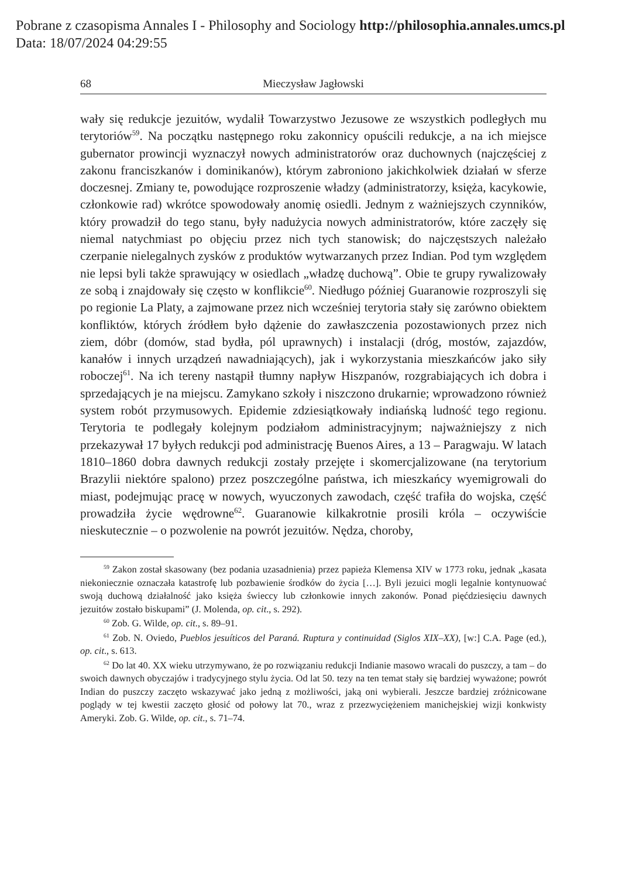Pobrane z czasopisma Annales I - Philosophy and Sociology http://philosophia.annales.umcs.pl
Data: 18/07/2024 04:29:55
68 Mieczysław Jagłowski
wały się redukcje jezuitów, wydalił Towarzystwo Jezusowe ze wszystkich podległych mu terytoriów<sup>59</sup>. Na początku następnego roku zakonnicy opuścili redukcje, a na ich miejsce gubernator prowincji wyznaczył nowych administratorów oraz duchownych (najczęściej z zakonu franciszkanów i dominikanów), którym zabroniono jakichkolwiek działań w sferze doczesnej. Zmiany te, powodujące rozproszenie władzy (administratorzy, księża, kacykowie, członkowie rad) wkrótce spowodowały anomię osiedli. Jednym z ważniejszych czynników, który prowadził do tego stanu, były nadużycia nowych administratorów, które zaczęły się niemal natychmiast po objęciu przez nich tych stanowisk; do najczęstszych należało czerpanie nielegalnych zysków z produktów wytwarzanych przez Indian. Pod tym względem nie lepsi byli także sprawujący w osiedlach „władzę duchową”. Obie te grupy rywalizowały ze sobą i znajdowały się często w konflikcie<sup>60</sup>. Niedługo później Guaranowie rozproszyli się po regionie La Platy, a zajmowane przez nich wcześniej terytoria stały się zarówno obiektem konfliktów, których źródłem było dążenie do zawłaszczenia pozostawionych przez nich ziem, dóbr (domów, stad bydła, pól uprawnych) i instalacji (dróg, mostów, zajazdów, kanałów i innych urządzeń nawadniających), jak i wykorzystania mieszkańców jako siły roboczej<sup>61</sup>. Na ich tereny nastąpił tłumny napływ Hiszpanów, rozgrabiających ich dobra i sprzedających je na miejscu. Zamykano szkoły i niszczono drukarnie; wprowadzono również system robót przymusowych. Epidemie zdziesiątkowały indiańską ludność tego regionu. Terytoria te podlegały kolejnym podziałom administracyjnym; najważniejszy z nich przekazywał 17 byłych redukcji pod administrację Buenos Aires, a 13 – Paragwaju. W latach 1810–1860 dobra dawnych redukcji zostały przejęte i skomercjalizowane (na terytorium Brazylii niektóre spalono) przez poszczególne państwa, ich mieszkańcy wyemigrowali do miast, podejmując pracę w nowych, wyuczonych zawodach, część trafiła do wojska, część prowadziła życie wędrowne<sup>62</sup>. Guaranowie kilkakrotnie prosili króla – oczywiście nieskutecznie – o pozwolenie na powrót jezuitów. Nędza, choroby,
<sup>59</sup> Zakon został skasowany (bez podania uzasadnienia) przez papieża Klemensa XIV w 1773 roku, jednak „kasata niekoniecznie oznaczała katastrofę lub pozbawienie środków do życia […]. Byli jezuici mogli legalnie kontynuować swoją duchową działalność jako księża świeccy lub członkowie innych zakonów. Ponad pięćdziesięciu dawnych jezuitów zostało biskupami” (J. Molenda, op. cit., s. 292).
<sup>60</sup> Zob. G. Wilde, op. cit., s. 89–91.
<sup>61</sup> Zob. N. Oviedo, Pueblos jesuíticos del Paraná. Ruptura y continuidad (Siglos XIX–XX), [w:] C.A. Page (ed.), op. cit., s. 613.
<sup>62</sup> Do lat 40. XX wieku utrzymywano, że po rozwiązaniu redukcji Indianie masowo wracali do puszczy, a tam – do swoich dawnych obyczajów i tradycyjnego stylu życia. Od lat 50. tezy na ten temat stały się bardziej wyważone; powrót Indian do puszczy zaczęto wskazywać jako jedną z możliwości, jaką oni wybierali. Jeszcze bardziej zróżnicowane poglądy w tej kwestii zaczęto głosić od połowy lat 70., wraz z przezwyciężeniem manichejskiej wizji konkwisty Ameryki. Zob. G. Wilde, op. cit., s. 71–74.